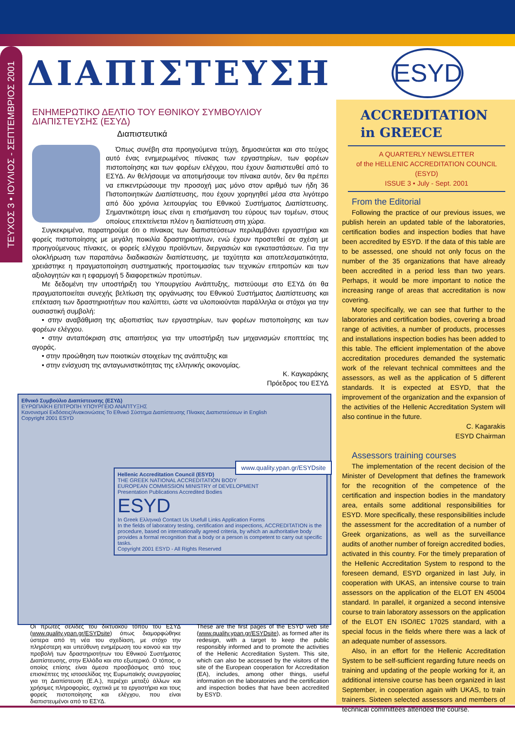ΤΕΥΧΟΣ 3 • ΙΟΥΛΙΟΣ - ΣΕΠΤΕΜΒΡΙΟΣ 2001
ΔΙΑΠΙΣΤΕΥΣΗ
ESYD
ΕΝΗΜΕΡΩΤΙΚΟ ΔΕΛΤΙΟ ΤΟΥ ΕΘΝΙΚΟΥ ΣΥΜΒΟΥΛΙΟΥ ΔΙΑΠΙΣΤΕΥΣΗΣ (ΕΣΥΔ)
Διαπιστευτικά
Όπως συνέβη στα προηγούμενα τεύχη, δημοσιεύεται και στο τεύχος αυτό ένας ενημερωμένος πίνακας των εργαστηρίων, των φορέων πιστοποίησης και των φορέων ελέγχου, που έχουν διαπιστευθεί από το ΕΣΥΔ. Αν θελήσουμε να αποτιμήσουμε τον πίνακα αυτόν, δεν θα πρέπει να επικεντρώσουμε την προσοχή μας μόνο στον αριθμό των ήδη 36 Πιστοποιητικών Διαπίστευσης, που έχουν χορηγηθεί μέσα στα λιγότερο από δύο χρόνια λειτουργίας του Εθνικού Συστήματος Διαπίστευσης. Σημαντικότερη ίσως είναι η επισήμανση του εύρους των τομέων, στους οποίους επεκτείνεται πλέον η διαπίστευση στη χώρα.
Συγκεκριμένα, παρατηρούμε ότι ο πίνακας των διαπιστεύσεων περιλαμβάνει εργαστήρια και φορείς πιστοποίησης με μεγάλη ποικιλία δραστηριοτήτων, ενώ έχουν προστεθεί σε σχέση με προηγούμενους πίνακες, οι φορείς ελέγχου προϊόντων, διεργασιών και εγκαταστάσεων. Για την ολοκλήρωση των παραπάνω διαδικασιών διαπίστευσης, με ταχύτητα και αποτελεσματικότητα, χρειάστηκε η πραγματοποίηση συστηματικής προετοιμασίας των τεχνικών επιτροπών και των αξιολογητών και η εφαρμογή 5 διαφορετικών προτύπων.
Με δεδομένη την υποστήριξη του Υπουργείου Ανάπτυξης, πιστεύουμε στο ΕΣΥΔ ότι θα πραγματοποιείται συνεχής βελτίωση της οργάνωσης του Εθνικού Συστήματος Διαπίστευσης και επέκταση των δραστηριοτήτων που καλύπτει, ώστε να υλοποιούνται παράλληλα οι στόχοι για την ουσιαστική συμβολή:
• στην αναβάθμιση της αξιοπιστίας των εργαστηρίων, των φορέων πιστοποίησης και των φορέων ελέγχου.
• στην ανταπόκριση στις απαιτήσεις για την υποστήριξη των μηχανισμών εποπτείας της αγοράς.
• στην προώθηση των ποιοτικών στοιχείων της ανάπτυξης και
• στην ενίσχυση της ανταγωνιστικότητας της ελληνικής οικονομίας.
Κ. Καγκαράκης
Πρόεδρος του ΕΣΥΔ
Εθνικό Συμβούλιο Διαπίστευσης (ΕΣΥΔ)
ΕΥΡΩΠΑΪΚΗ ΕΠΙΤΡΟΠΗ ΥΠΟΥΡΓΕΙΟ ΑΝΑΠΤΥΞΗΣ
Κανονισμοί Εκδόσεις/Ανακοινώσεις Το Εθνικό Σύστημα Διαπίστευσης Πίνακες Διαπιστεύσεων in English
Copyright 2001 ESYD
Hellenic Accreditation Council (ESYD)
THE GREEK NATIONAL ACCREDITATION BODY
EUROPEAN COMMISSION MINISTRY of DEVELOPMENT
Presentation Publications Accredited Bodies
ESYD
In Greek Ελληνικά Contact Us Usefull Links Application Forms
In the fields of laboratory testing, certification and inspections, ACCREDITATION is the procedure, based on internationally agreed criteria, by which an authoritative body provides a formal recognition that a body or a person is competent to carry out specific tasks.
Copyright 2001 ESYD - All Rights Reserved
www.quality.ypan.gr/ESYDsite
Οι πρώτες σελίδες του δικτυακού τόπου του ΕΣΥΔ (www.quality.ypan.gr/ESYDsite) όπως διαμορφώθηκε ύστερα από τη νέα του σχεδίαση, με στόχο την πληρέστερη και υπεύθυνη ενημέρωση του κοινού και την προβολή των δραστηριοτήτων του Εθνικού Συστήματος Διαπίστευσης, στην Ελλάδα και στο εξωτερικό. Ο τόπος, ο οποίος επίσης είναι άμεσα προσβάσιμος από τους επισκέπτες της ιστοσελίδας της Ευρωπαϊκής συνεργασίας για τη Διαπίστευση (Ε.Α.), περιέχει μεταξύ άλλων και χρήσιμες πληροφορίες, σχετικά με τα εργαστήρια και τους φορείς πιστοποίησης και ελέγχου, που είναι διαπιστευμένοι από το ΕΣΥΔ.
These are the first pages of the ESYD web site (www.quality.ypan.gr/ESYDsite), as formed after its redesign, with a target to keep the public responsibly informed and to promote the activities of the Hellenic Accreditation System. This site, which can also be accessed by the visitors of the site of the European cooperation for Accreditation (EA), includes, among other things, useful information on the laboratories and the certification and inspection bodies that have been accredited by ESYD.
ACCREDITATION
in GREECE
A QUARTERLY NEWSLETTER
of the HELLENIC ACCREDITATION COUNCIL (ESYD)
ISSUE 3 • July - Sept. 2001
From the Editorial
Following the practice of our previous issues, we publish herein an updated table of the laboratories, certification bodies and inspection bodies that have been accredited by ESYD. If the data of this table are to be assessed, one should not only focus on the number of the 35 organizations that have already been accredited in a period less than two years. Perhaps, it would be more important to notice the increasing range of areas that accreditation is now covering.
More specifically, we can see that further to the laboratories and certification bodies, covering a broad range of activities, a number of products, processes and installations inspection bodies has been added to this table. The efficient implementation of the above accreditation procedures demanded the systematic work of the relevant technical committees and the assessors, as well as the application of 5 different standards. It is expected at ESYD, that the improvement of the organization and the expansion of the activities of the Hellenic Accreditation System will also continue in the future.
C. Kagarakis
ESYD Chairman
Assessors training courses
The implementation of the recent decision of the Minister of Development that defines the framework for the recognition of the competence of the certification and inspection bodies in the mandatory area, entails some additional responsibilities for ESYD. More specifically, these responsibilities include the assessment for the accreditation of a number of Greek organizations, as well as the surveillance audits of another number of foreign accredited bodies, activated in this country. For the timely preparation of the Hellenic Accreditation System to respond to the foreseen demand, ESYD organized in last July, in cooperation with UKAS, an intensive course to train assessors on the application of the ELOT EN 45004 standard. In parallel, it organized a second intensive course to train laboratory assessors on the application of the ELOT EN ISO/IEC 17025 standard, with a special focus in the fields where there was a lack of an adequate number of assessors.
Also, in an effort for the Hellenic Accreditation System to be self-sufficient regarding future needs on training and updating of the people working for it, an additional intensive course has been organized in last September, in cooperation again with UKAS, to train trainers. Sixteen selected assessors and members of technical committees attended the course.